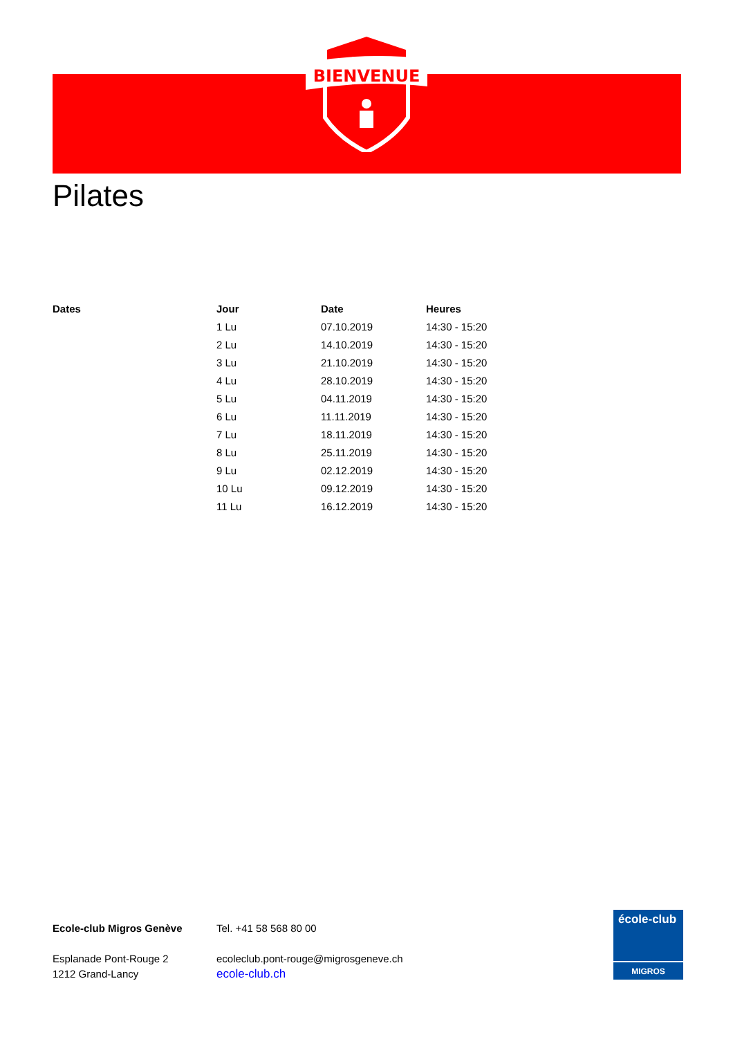BIENVENUE
Pilates
| Dates | Jour | Date | Heures |
| --- | --- | --- | --- |
| | 1 Lu | 07.10.2019 | 14:30 - 15:20 |
| | 2 Lu | 14.10.2019 | 14:30 - 15:20 |
| | 3 Lu | 21.10.2019 | 14:30 - 15:20 |
| | 4 Lu | 28.10.2019 | 14:30 - 15:20 |
| | 5 Lu | 04.11.2019 | 14:30 - 15:20 |
| | 6 Lu | 11.11.2019 | 14:30 - 15:20 |
| | 7 Lu | 18.11.2019 | 14:30 - 15:20 |
| | 8 Lu | 25.11.2019 | 14:30 - 15:20 |
| | 9 Lu | 02.12.2019 | 14:30 - 15:20 |
| | 10 Lu | 09.12.2019 | 14:30 - 15:20 |
| | 11 Lu | 16.12.2019 | 14:30 - 15:20 |
Ecole-club Migros Genève
Esplanade Pont-Rouge 2
1212 Grand-Lancy
Tel. +41 58 568 80 00
ecoleclub.pont-rouge@migrosgeneve.ch
ecole-club.ch
école-club
MIGROS